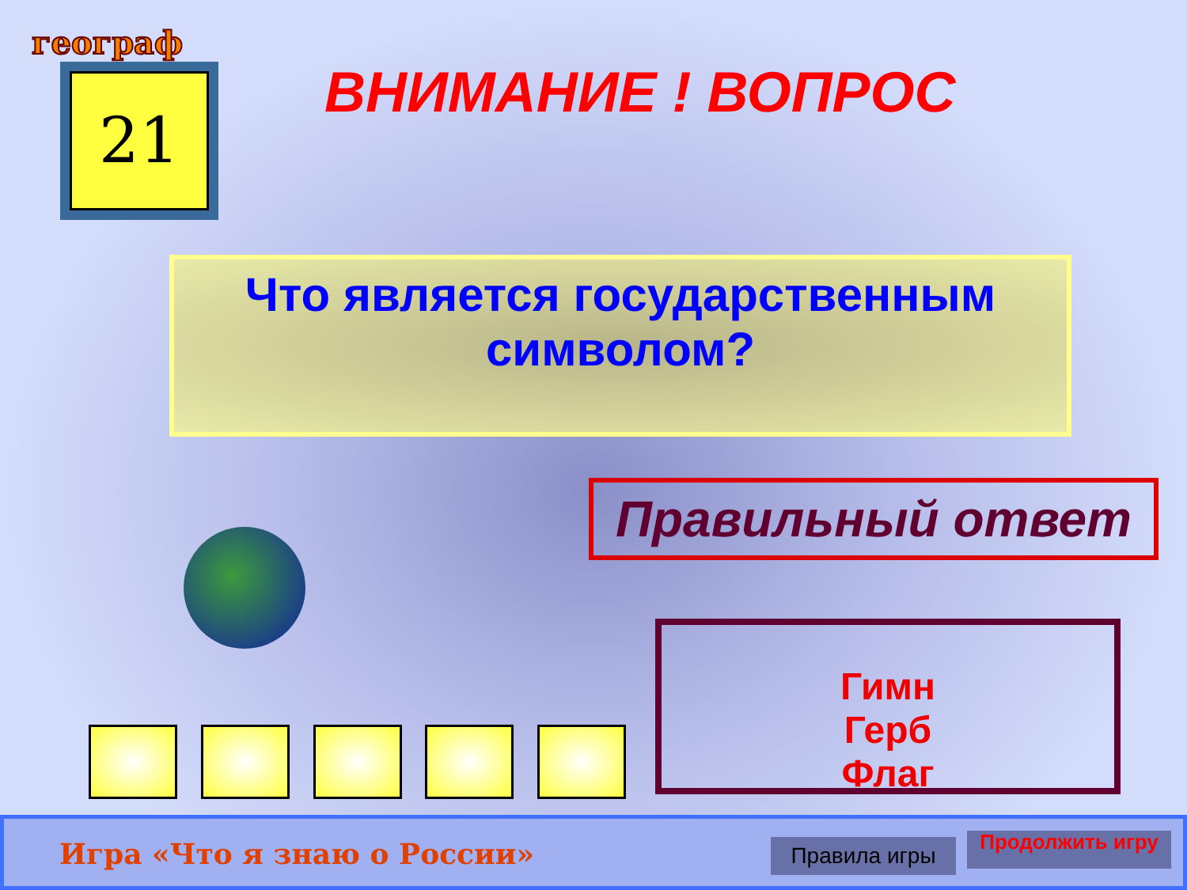географ
21 ВНИМАНИЕ ! ВОПРОС
Что является государственным символом?
Правильный ответ
Гимн
Герб
Флаг
Игра «Что я знаю о России» Правила игры Продолжить игру